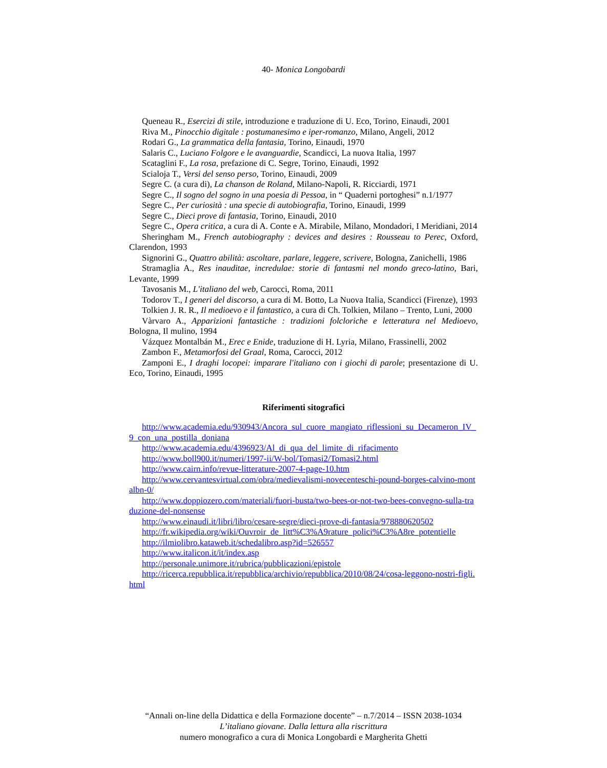40- Monica Longobardi
Queneau R., Esercizi di stile, introduzione e traduzione di U. Eco, Torino, Einaudi, 2001
Riva M., Pinocchio digitale : postumanesimo e iper-romanzo, Milano, Angeli, 2012
Rodari G., La grammatica della fantasia, Torino, Einaudi, 1970
Salaris C., Luciano Folgore e le avanguardie, Scandicci, La nuova Italia, 1997
Scataglini F., La rosa, prefazione di C. Segre, Torino, Einaudi, 1992
Scialoja T., Versi del senso perso, Torino, Einaudi, 2009
Segre C. (a cura di), La chanson de Roland, Milano-Napoli, R. Ricciardi, 1971
Segre C., Il sogno del sogno in una poesia di Pessoa, in “ Quaderni portoghesi” n.1/1977
Segre C., Per curiosità : una specie di autobiografia, Torino, Einaudi, 1999
Segre C., Dieci prove di fantasia, Torino, Einaudi, 2010
Segre C., Opera critica, a cura di A. Conte e A. Mirabile, Milano, Mondadori, I Meridiani, 2014
Sheringham M., French autobiography : devices and desires : Rousseau to Perec, Oxford, Clarendon, 1993
Signorini G., Quattro abilità: ascoltare, parlare, leggere, scrivere, Bologna, Zanichelli, 1986
Stramaglia A., Res inauditae, incredulae: storie di fantasmi nel mondo greco-latino, Bari, Levante, 1999
Tavosanis M., L'italiano del web, Carocci, Roma, 2011
Todorov T., I generi del discorso, a cura di M. Botto, La Nuova Italia, Scandicci (Firenze), 1993
Tolkien J. R. R., Il medioevo e il fantastico, a cura di Ch. Tolkien, Milano – Trento, Luni, 2000
Vàrvaro A., Apparizioni fantastiche : tradizioni folcloriche e letteratura nel Medioevo, Bologna, Il mulino, 1994
Vázquez Montalbán M., Erec e Enide, traduzione di H. Lyria, Milano, Frassinelli, 2002
Zambon F., Metamorfosi del Graal, Roma, Carocci, 2012
Zamponi E., I draghi locopei: imparare l'italiano con i giochi di parole; presentazione di U. Eco, Torino, Einaudi, 1995
Riferimenti sitografici
http://www.academia.edu/930943/Ancora_sul_cuore_mangiato_riflessioni_su_Decameron_IV_9_con_una_postilla_doniana
http://www.academia.edu/4396923/Al_di_qua_del_limite_di_rifacimento
http://www.boll900.it/numeri/1997-ii/W-bol/Tomasi2/Tomasi2.html
http://www.cairn.info/revue-litterature-2007-4-page-10.htm
http://www.cervantesvirtual.com/obra/medievalismi-novecenteschi-pound-borges-calvino-montalbn-0/
http://www.doppiozero.com/materiali/fuori-busta/two-bees-or-not-two-bees-convegno-sulla-traduzione-del-nonsense
http://www.einaudi.it/libri/libro/cesare-segre/dieci-prove-di-fantasia/978880620502
http://fr.wikipedia.org/wiki/Ouvroir_de_litt%C3%A9rature_polici%C3%A8re_potentielle
http://ilmiolibro.kataweb.it/schedalibro.asp?id=526557
http://www.italicon.it/it/index.asp
http://personale.unimore.it/rubrica/pubblicazioni/epistole
http://ricerca.repubblica.it/repubblica/archivio/repubblica/2010/08/24/cosa-leggono-nostri-figli.html
“Annali on-line della Didattica e della Formazione docente” – n.7/2014 – ISSN 2038-1034
L’italiano giovane. Dalla lettura alla riscrittura
numero monografico a cura di Monica Longobardi e Margherita Ghetti